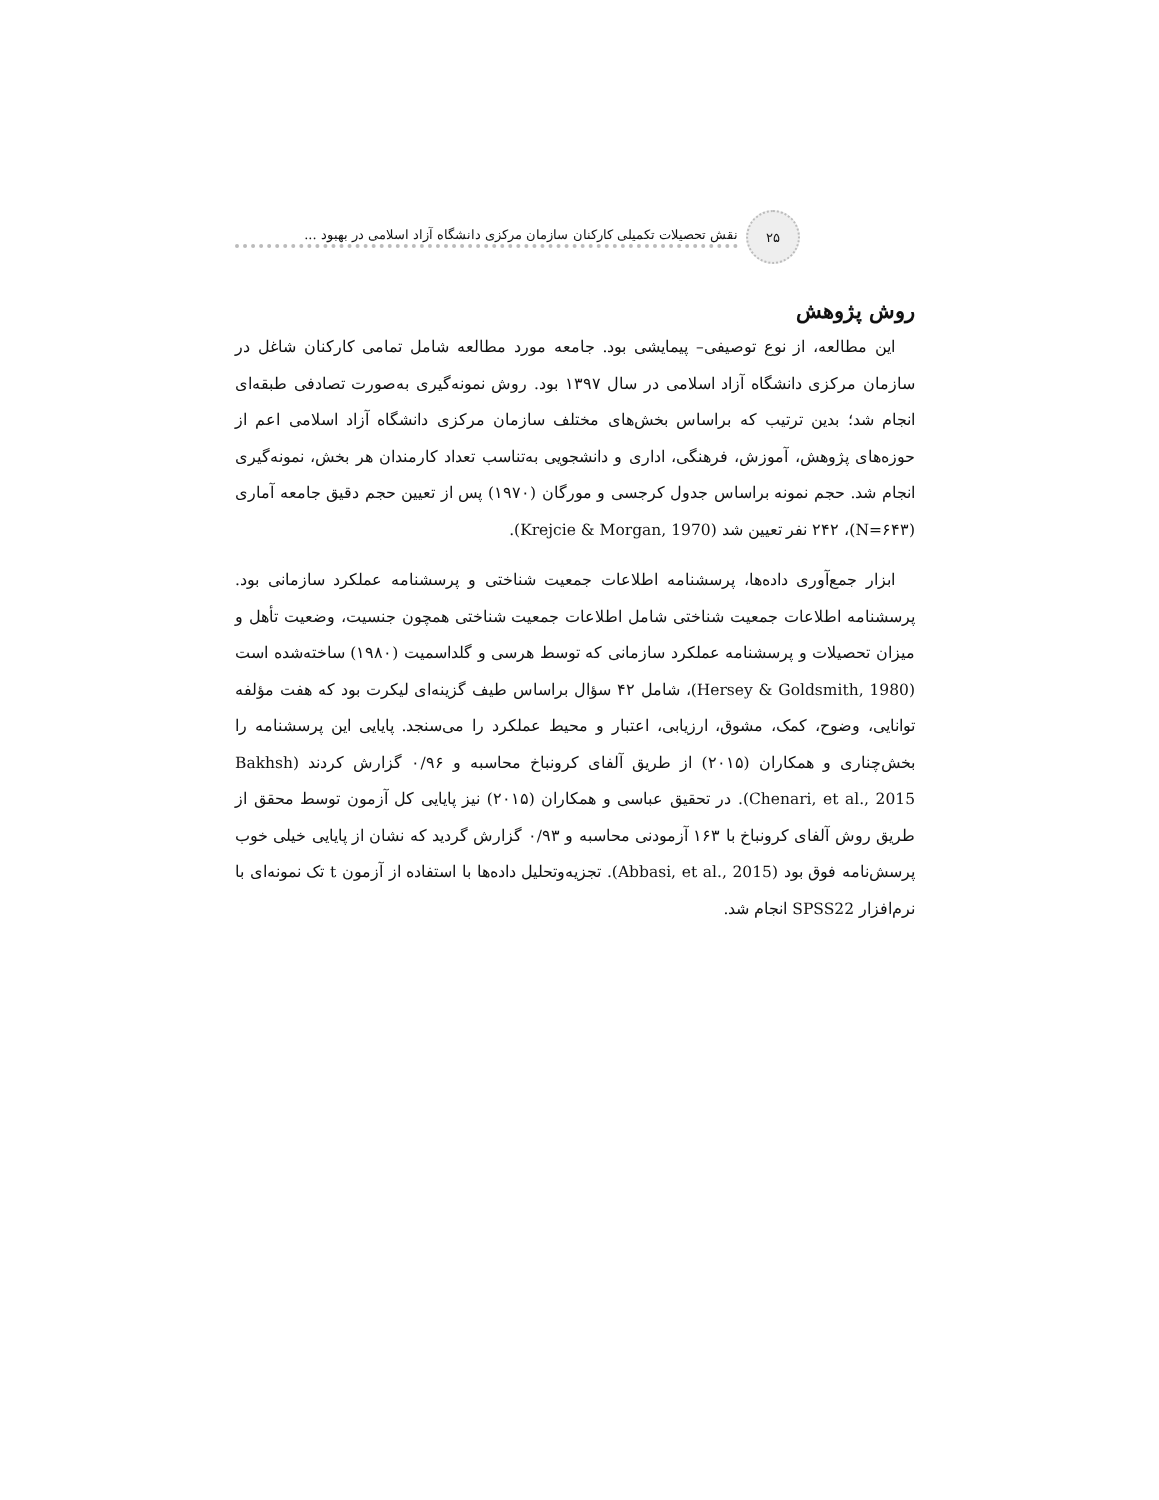۲۵
نقش تحصیلات تکمیلی کارکنان سازمان مرکزی دانشگاه آزاد اسلامی در بهبود ...
روش پژوهش
این مطالعه، از نوع توصیفی– پیمایشی بود. جامعه مورد مطالعه شامل تمامی کارکنان شاغل در سازمان مرکزی دانشگاه آزاد اسلامی در سال ۱۳۹۷ بود. روش نمونه‌گیری به‌صورت تصادفی طبقه‌ای انجام شد؛ بدین ترتیب که براساس بخش‌های مختلف سازمان مرکزی دانشگاه آزاد اسلامی اعم از حوزه‌های پژوهش، آموزش، فرهنگی، اداری و دانشجویی به‌تناسب تعداد کارمندان هر بخش، نمونه‌گیری انجام شد. حجم نمونه براساس جدول کرجسی و مورگان (۱۹۷۰) پس از تعیین حجم دقیق جامعه آماری (N=۶۴۳)، ۲۴۲ نفر تعیین شد (Krejcie & Morgan, 1970).
ابزار جمع‌آوری داده‌ها، پرسشنامه اطلاعات جمعیت شناختی و پرسشنامه عملکرد سازمانی بود. پرسشنامه اطلاعات جمعیت شناختی شامل اطلاعات جمعیت شناختی همچون جنسیت، وضعیت تأهل و میزان تحصیلات و پرسشنامه عملکرد سازمانی که توسط هرسی و گلداسمیت (۱۹۸۰) ساخته‌شده است (Hersey & Goldsmith, 1980)، شامل ۴۲ سؤال براساس طیف گزینه‌ای لیکرت بود که هفت مؤلفه توانایی، وضوح، کمک، مشوق، ارزیابی، اعتبار و محیط عملکرد را می‌سنجد. پایایی این پرسشنامه را بخش‌چناری و همکاران (۲۰۱۵) از طریق آلفای کرونباخ محاسبه و ۰/۹۶ گزارش کردند (Bakhsh Chenari, et al., 2015). در تحقیق عباسی و همکاران (۲۰۱۵) نیز پایایی کل آزمون توسط محقق از طریق روش آلفای کرونباخ با ۱۶۳ آزمودنی محاسبه و ۰/۹۳ گزارش گردید که نشان از پایایی خیلی خوب پرسش‌نامه فوق بود (Abbasi, et al., 2015). تجزیه‌وتحلیل داده‌ها با استفاده از آزمون t تک نمونه‌ای با نرم‌افزار SPSS22 انجام شد.